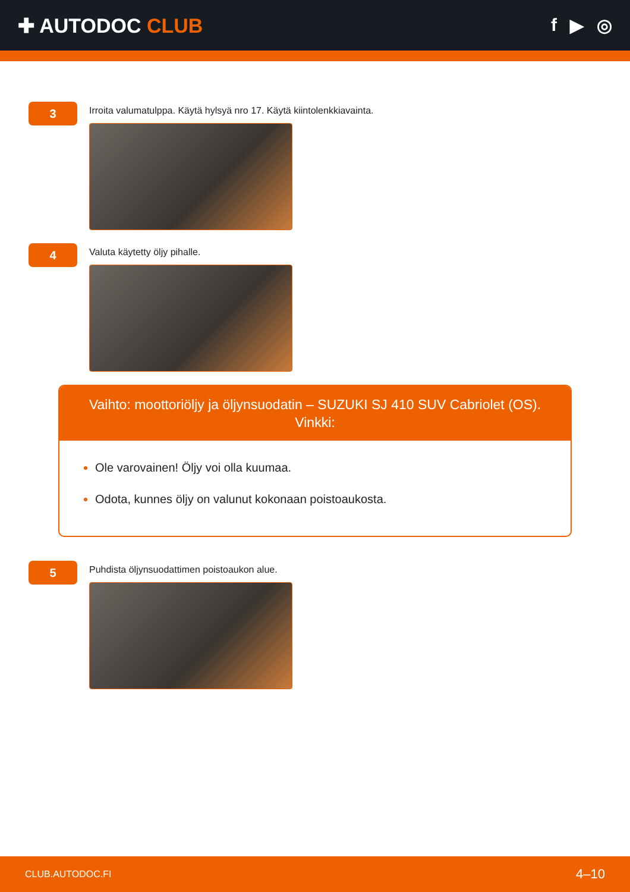✚ AUTODOC CLUB f ▶ ◎
3
Irroita valumatulppa. Käytä hylsyä nro 17. Käytä kiintolenkkiavainta.
4
Valuta käytetty öljy pihalle.
Vaihto: moottoriöljy ja öljynsuodatin – SUZUKI SJ 410 SUV Cabriolet (OS).
Vinkki:
Ole varovainen! Öljy voi olla kuumaa.
Odota, kunnes öljy on valunut kokonaan poistoaukosta.
5
Puhdista öljynsuodattimen poistoaukon alue.
CLUB.AUTODOC.FI 4–10